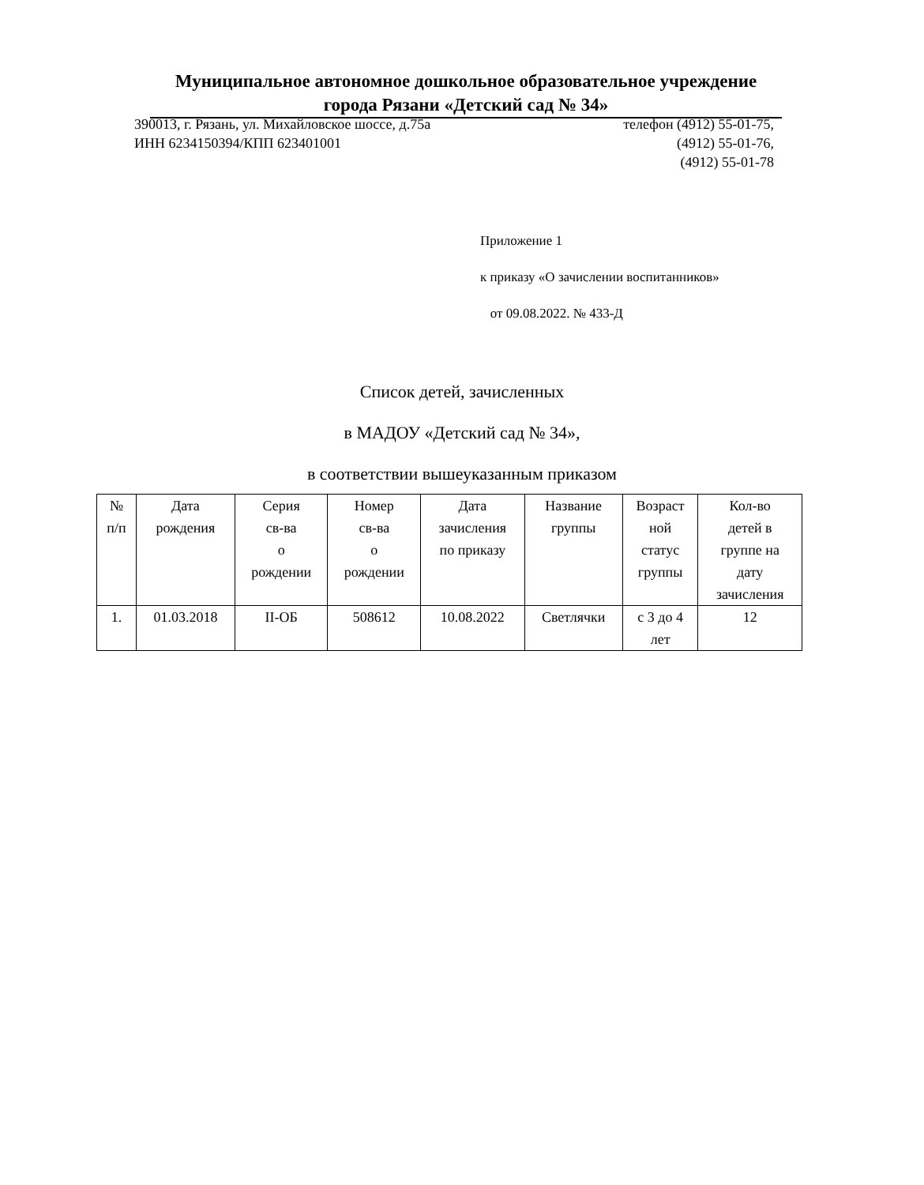Муниципальное автономное дошкольное образовательное учреждение
города Рязани «Детский сад № 34»
390013, г. Рязань, ул. Михайловское шоссе, д.75а телефон (4912) 55-01-75,
ИНН 6234150394/КПП 623401001 (4912) 55-01-76,
(4912) 55-01-78
Приложение 1
к приказу «О зачислении воспитанников»
от 09.08.2022. № 433-Д
Список детей, зачисленных
в МАДОУ «Детский сад № 34»,
в соответствии вышеуказанным приказом
| № п/п | Дата рождения | Серия св-ва о рождении | Номер св-ва о рождении | Дата зачисления по приказу | Название группы | Возраст ной статус группы | Кол-во детей в группе на дату зачисления |
| --- | --- | --- | --- | --- | --- | --- | --- |
| 1. | 01.03.2018 | II-ОБ | 508612 | 10.08.2022 | Светлячки | с 3 до 4 лет | 12 |